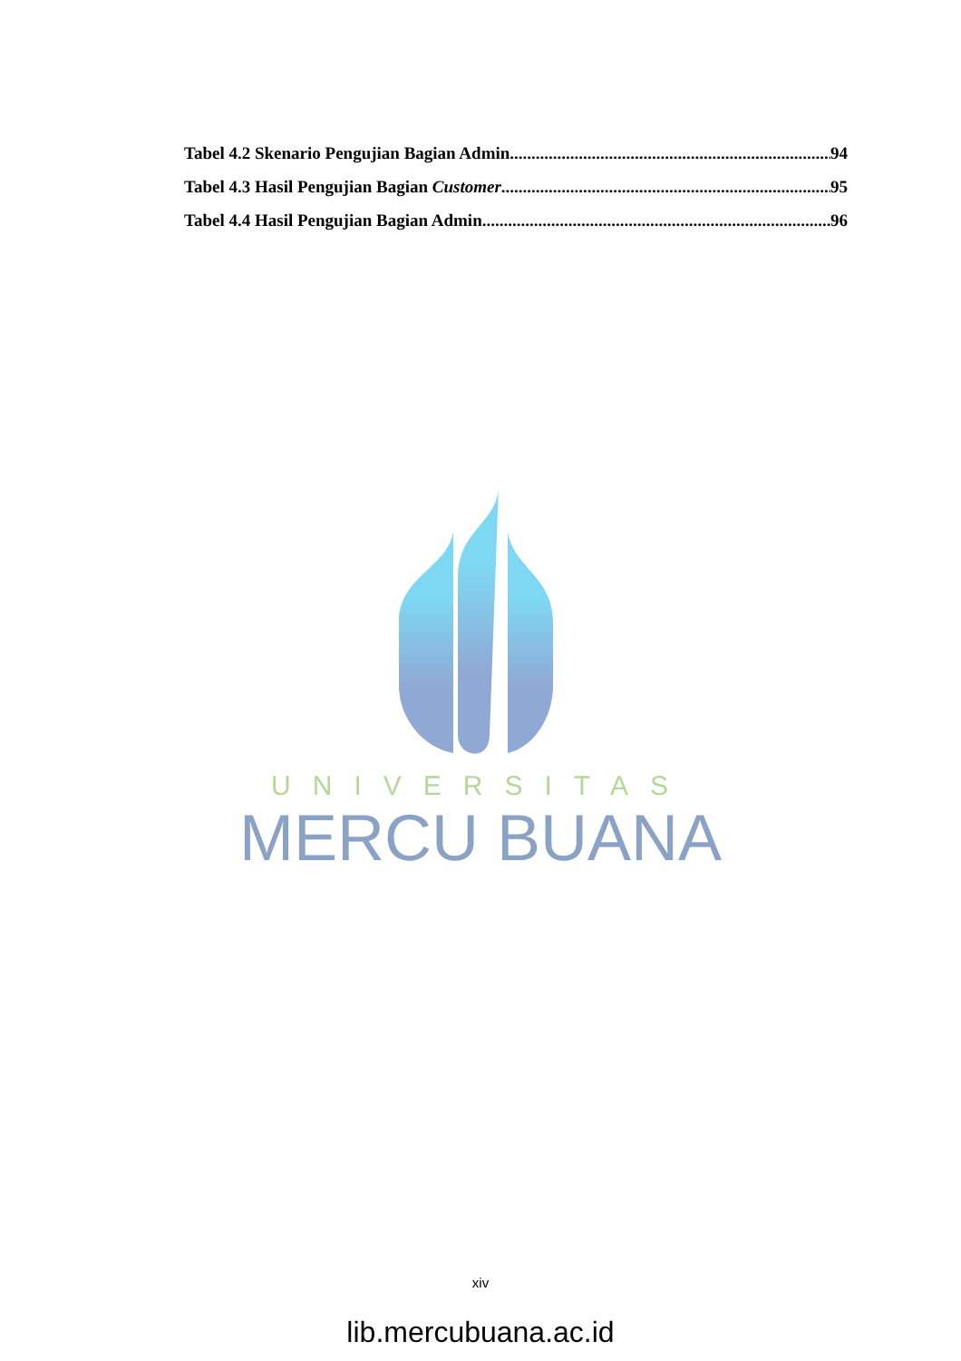Tabel 4.2 Skenario Pengujian Bagian Admin 94
Tabel 4.3 Hasil Pengujian Bagian Customer 95
Tabel 4.4 Hasil Pengujian Bagian Admin 96
UNIVERSITAS
MERCU BUANA
xiv
lib.mercubuana.ac.id